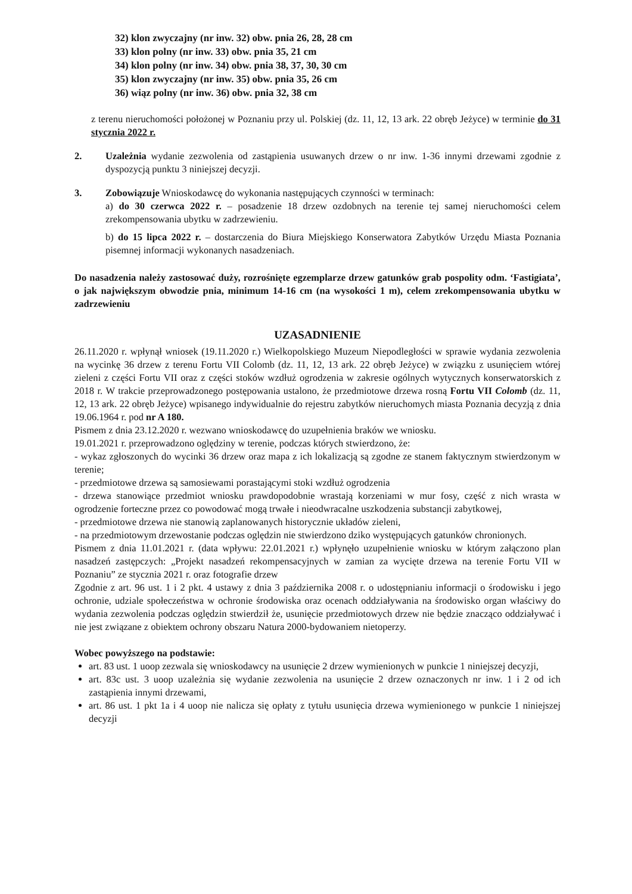32) klon zwyczajny (nr inw. 32) obw. pnia 26, 28, 28 cm
33) klon polny (nr inw. 33) obw. pnia 35, 21 cm
34) klon polny (nr inw. 34) obw. pnia 38, 37, 30, 30 cm
35) klon zwyczajny (nr inw. 35) obw. pnia 35, 26 cm
36) wiąz polny (nr inw. 36) obw. pnia 32, 38 cm
z terenu nieruchomości położonej w Poznaniu przy ul. Polskiej (dz. 11, 12, 13 ark. 22 obręb Jeżyce) w terminie do 31 stycznia 2022 r.
2. Uzależnia wydanie zezwolenia od zastąpienia usuwanych drzew o nr inw. 1-36 innymi drzewami zgodnie z dyspozycją punktu 3 niniejszej decyzji.
3. Zobowiązuje Wnioskodawcę do wykonania następujących czynności w terminach:
a) do 30 czerwca 2022 r. – posadzenie 18 drzew ozdobnych na terenie tej samej nieruchomości celem zrekompensowania ubytku w zadrzewieniu.
b) do 15 lipca 2022 r. – dostarczenia do Biura Miejskiego Konserwatora Zabytków Urzędu Miasta Poznania pisemnej informacji wykonanych nasadzeniach.
Do nasadzenia należy zastosować duży, rozrośnięte egzemplarze drzew gatunków grab pospolity odm. ‘Fastigiata’, o jak największym obwodzie pnia, minimum 14-16 cm (na wysokości 1 m), celem zrekompensowania ubytku w zadrzewieniu
UZASADNIENIE
26.11.2020 r. wpłynął wniosek (19.11.2020 r.) Wielkopolskiego Muzeum Niepodległości w sprawie wydania zezwolenia na wycinkę 36 drzew z terenu Fortu VII Colomb (dz. 11, 12, 13 ark. 22 obręb Jeżyce) w związku z usunięciem wtórej zieleni z części Fortu VII oraz z części stoków wzdłuż ogrodzenia w zakresie ogólnych wytycznych konserwatorskich z 2018 r. W trakcie przeprowadzonego postępowania ustalono, że przedmiotowe drzewa rosną Fortu VII Colomb (dz. 11, 12, 13 ark. 22 obręb Jeżyce) wpisanego indywidualnie do rejestru zabytków nieruchomych miasta Poznania decyzją z dnia 19.06.1964 r. pod nr A 180.
Pismem z dnia 23.12.2020 r. wezwano wnioskodawcę do uzupełnienia braków we wniosku.
19.01.2021 r. przeprowadzono oględziny w terenie, podczas których stwierdzono, że:
- wykaz zgłoszonych do wycinki 36 drzew oraz mapa z ich lokalizacją są zgodne ze stanem faktycznym stwierdzonym w terenie;
- przedmiotowe drzewa są samosiewami porastającymi stoki wzdłuż ogrodzenia
- drzewa stanowiące przedmiot wniosku prawdopodobnie wrastają korzeniami w mur fosy, część z nich wrasta w ogrodzenie forteczne przez co powodować mogą trwałe i nieodwracalne uszkodzenia substancji zabytkowej,
- przedmiotowe drzewa nie stanowią zaplanowanych historycznie układów zieleni,
- na przedmiotowym drzewostanie podczas oględzin nie stwierdzono dziko występujących gatunków chronionych.
Pismem z dnia 11.01.2021 r. (data wpływu: 22.01.2021 r.) wpłynęło uzupełnienie wniosku w którym załączono plan nasadzeń zastępczych: „Projekt nasadzeń rekompensacyjnych w zamian za wycięte drzewa na terenie Fortu VII w Poznaniu” ze stycznia 2021 r. oraz fotografie drzew
Zgodnie z art. 96 ust. 1 i 2 pkt. 4 ustawy z dnia 3 października 2008 r. o udostępnianiu informacji o środowisku i jego ochronie, udziale społeczeństwa w ochronie środowiska oraz ocenach oddziaływania na środowisko organ właściwy do wydania zezwolenia podczas oględzin stwierdził że, usunięcie przedmiotowych drzew nie będzie znacząco oddziaływać i nie jest związane z obiektem ochrony obszaru Natura 2000-bydowaniem nietoperzy.
Wobec powyższego na podstawie:
art. 83 ust. 1 uoop zezwala się wnioskodawcy na usunięcie 2 drzew wymienionych w punkcie 1 niniejszej decyzji,
art. 83c ust. 3 uoop uzależnia się wydanie zezwolenia na usunięcie 2 drzew oznaczonych nr inw. 1 i 2 od ich zastąpienia innymi drzewami,
art. 86 ust. 1 pkt 1a i 4 uoop nie nalicza się opłaty z tytułu usunięcia drzewa wymienionego w punkcie 1 niniejszej decyzji